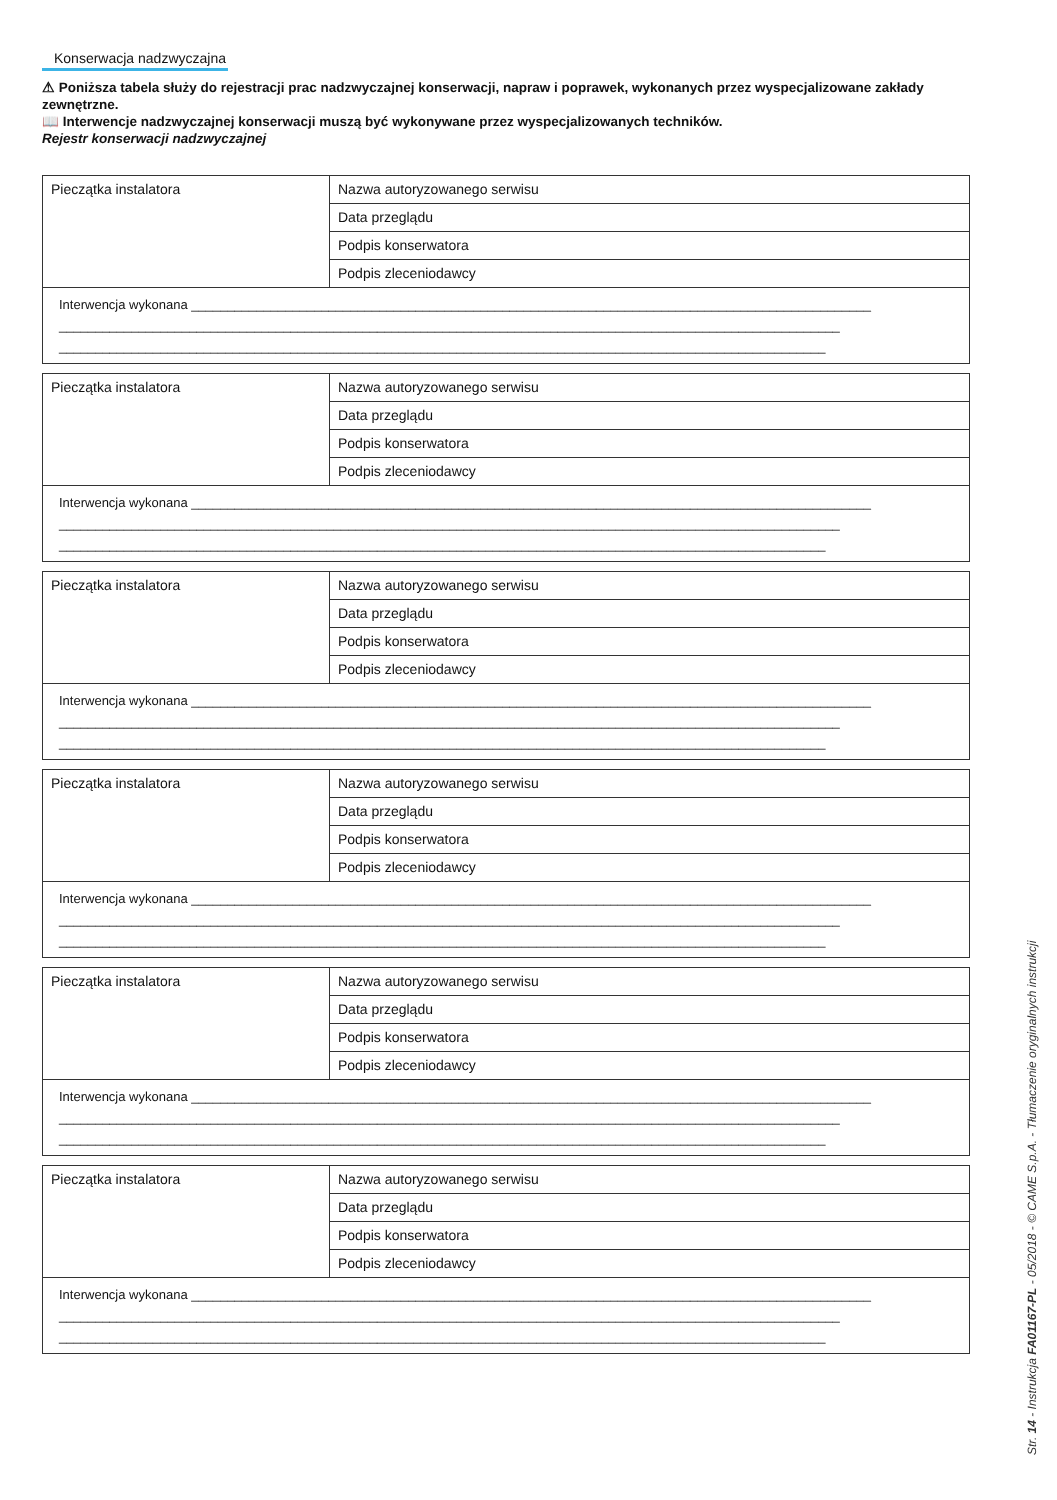Konserwacja nadzwyczajna
⚠ Poniższa tabela służy do rejestracji prac nadzwyczajnej konserwacji, napraw i poprawek, wykonanych przez wyspecjalizowane zakłady zewnętrzne.
📖 Interwencje nadzwyczajnej konserwacji muszą być wykonywane przez wyspecjalizowanych techników.
Rejestr konserwacji nadzwyczajnej
| Pieczątka instalatora | Nazwa autoryzowanego serwisu |
| | Data przeglądu |
| | Podpis konserwatora |
| | Podpis zleceniodawcy |
| Interwencja wykonana ______________________________________________________________________________________________ ____________________________________________________________________________________________________________ __________________________________________________________________________________________________________ | |
| Pieczątka instalatora | Nazwa autoryzowanego serwisu |
| | Data przeglądu |
| | Podpis konserwatora |
| | Podpis zleceniodawcy |
| Interwencja wykonana ______________________________________________________________________________________________ ____________________________________________________________________________________________________________ __________________________________________________________________________________________________________ | |
| Pieczątka instalatora | Nazwa autoryzowanego serwisu |
| | Data przeglądu |
| | Podpis konserwatora |
| | Podpis zleceniodawcy |
| Interwencja wykonana ______________________________________________________________________________________________ ____________________________________________________________________________________________________________ __________________________________________________________________________________________________________ | |
| Pieczątka instalatora | Nazwa autoryzowanego serwisu |
| | Data przeglądu |
| | Podpis konserwatora |
| | Podpis zleceniodawcy |
| Interwencja wykonana ______________________________________________________________________________________________ ____________________________________________________________________________________________________________ __________________________________________________________________________________________________________ | |
| Pieczątka instalatora | Nazwa autoryzowanego serwisu |
| | Data przeglądu |
| | Podpis konserwatora |
| | Podpis zleceniodawcy |
| Interwencja wykonana ______________________________________________________________________________________________ ____________________________________________________________________________________________________________ __________________________________________________________________________________________________________ | |
| Pieczątka instalatora | Nazwa autoryzowanego serwisu |
| | Data przeglądu |
| | Podpis konserwatora |
| | Podpis zleceniodawcy |
| Interwencja wykonana ______________________________________________________________________________________________ ____________________________________________________________________________________________________________ __________________________________________________________________________________________________________ | |
Str. 14 - Instrukcja FA01167-PL - 05/2018 - © CAME S.p.A. - Tłumaczenie oryginalnych instrukcji